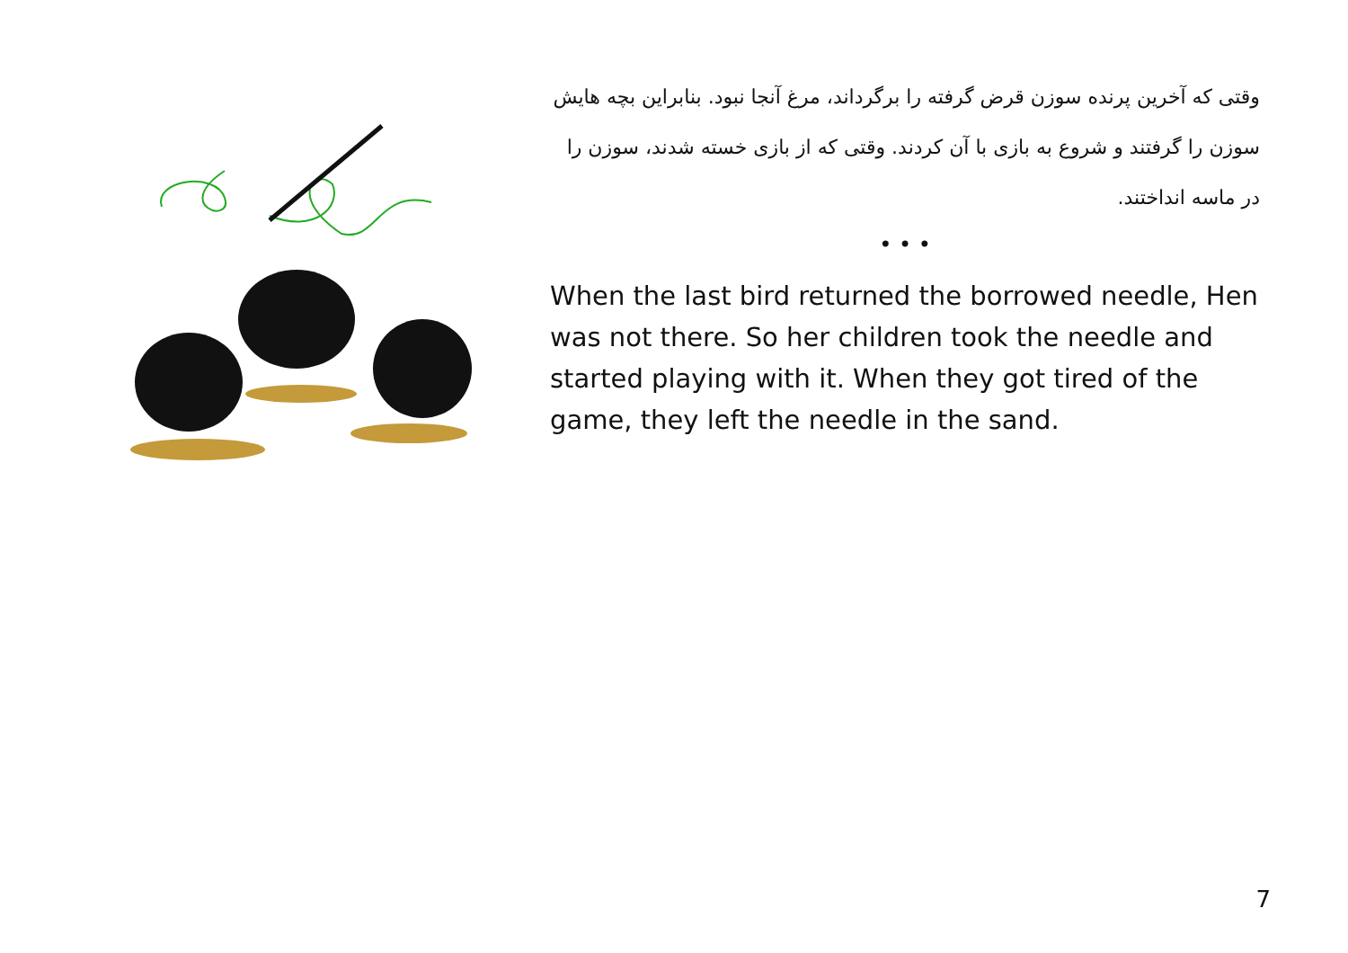وقتی که آخرین پرنده سوزن قرض گرفته را برگرداند، مرغ آنجا نبود. بنابراین بچه هایش سوزن را گرفتند و شروع به بازی با آن کردند. وقتی که از بازی خسته شدند، سوزن را در ماسه انداختند.
• • •
When the last bird returned the borrowed needle, Hen was not there. So her children took the needle and started playing with it. When they got tired of the game, they left the needle in the sand.
7